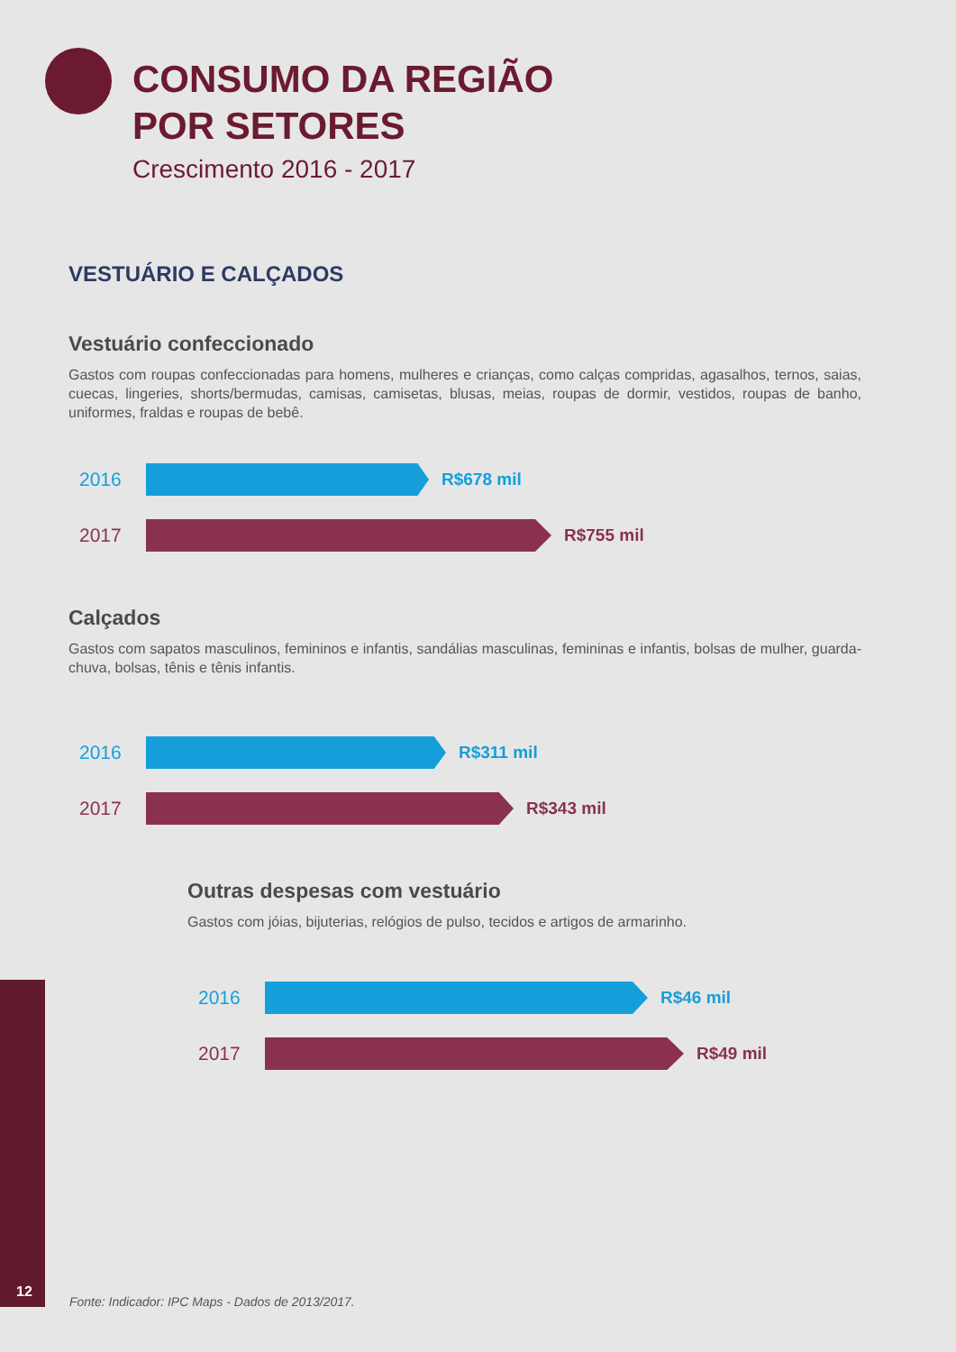CONSUMO DA REGIÃO
POR SETORES
Crescimento 2016 - 2017
VESTUÁRIO E CALÇADOS
Vestuário confeccionado
Gastos com roupas confeccionadas para homens, mulheres e crianças, como calças compridas, agasalhos, ternos, saias, cuecas, lingeries, shorts/bermudas, camisas, camisetas, blusas, meias, roupas de dormir, vestidos, roupas de banho, uniformes, fraldas e roupas de bebê.
2016 R$678 mil
2017 R$755 mil
Calçados
Gastos com sapatos masculinos, femininos e infantis, sandálias masculinas, femininas e infantis, bolsas de mulher, guarda-chuva, bolsas, tênis e tênis infantis.
2016 R$311 mil
2017 R$343 mil
Outras despesas com vestuário
Gastos com jóias, bijuterias, relógios de pulso, tecidos e artigos de armarinho.
2016 R$46 mil
2017 R$49 mil
12
Fonte: Indicador: IPC Maps - Dados de 2013/2017.